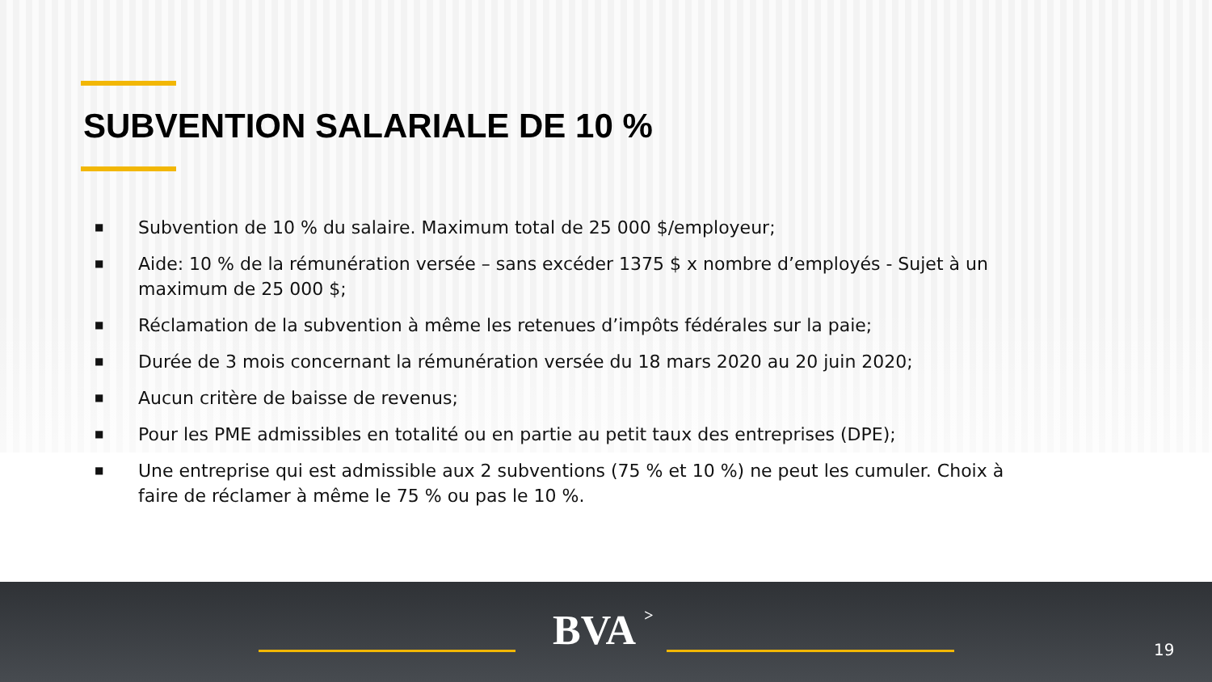SUBVENTION SALARIALE DE 10 %
■ Subvention de 10 % du salaire. Maximum total de 25 000 $/employeur;
■ Aide: 10 % de la rémunération versée – sans excéder 1375 $ x nombre d’employés - Sujet à un maximum de 25 000 $;
■ Réclamation de la subvention à même les retenues d’impôts fédérales sur la paie;
■ Durée de 3 mois concernant la rémunération versée du 18 mars 2020 au 20 juin 2020;
■ Aucun critère de baisse de revenus;
■ Pour les PME admissibles en totalité ou en partie au petit taux des entreprises (DPE);
■ Une entreprise qui est admissible aux 2 subventions (75 % et 10 %) ne peut les cumuler. Choix à faire de réclamer à même le 75 % ou pas le 10 %.
BVA > 19